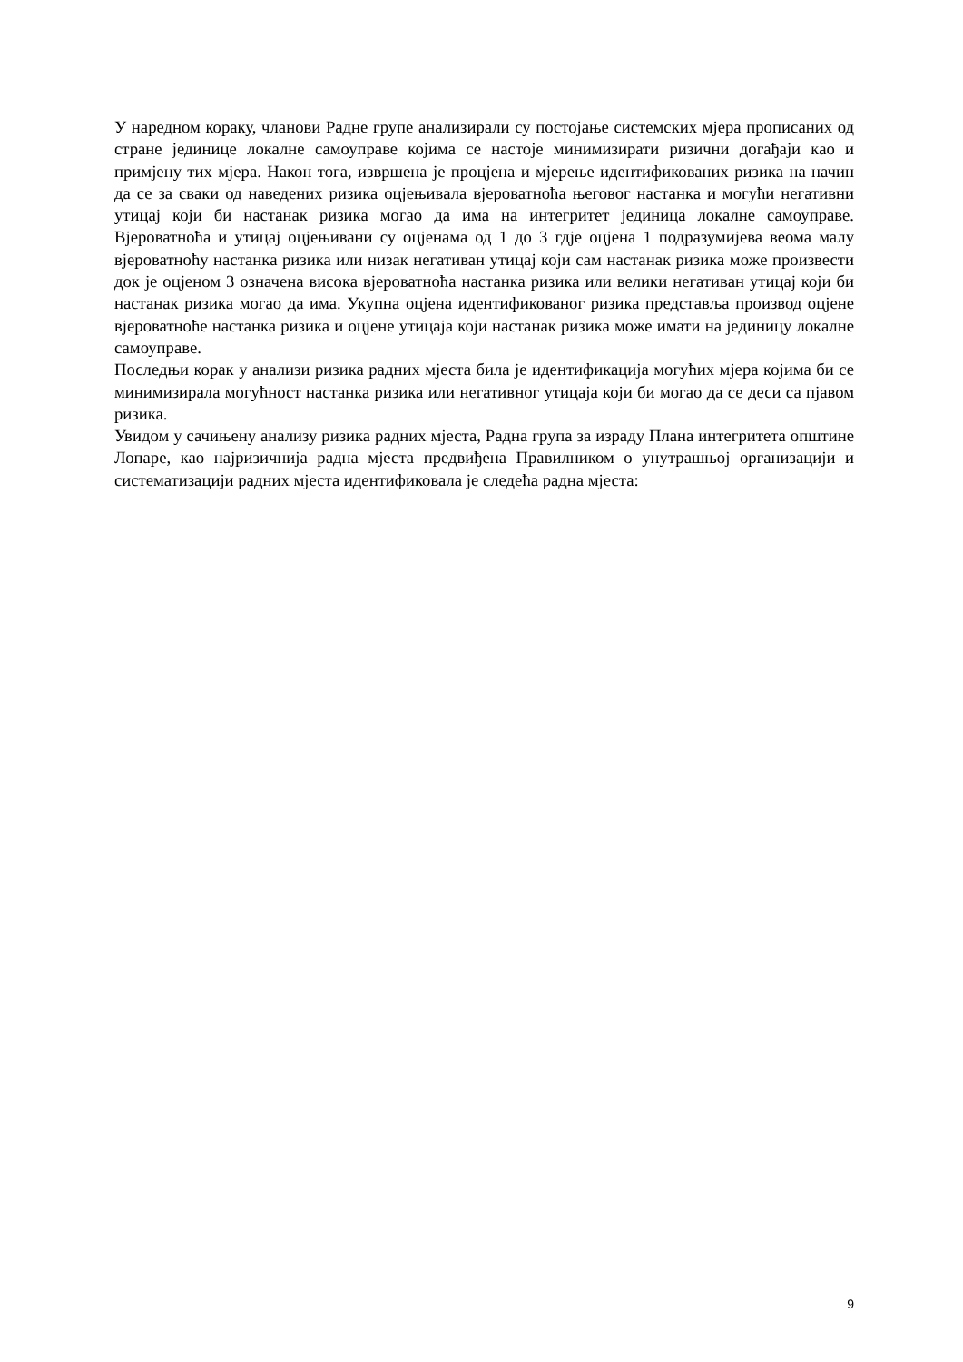У наредном кораку, чланови Радне групе анализирали су постојање системских мјера прописаних од стране јединице локалне самоуправе којима се настоје минимизирати ризични догађаји као и примјену тих мјера. Након тога, извршена је процјена и мјерење идентификованих ризика на начин да се за сваки од наведених ризика оцјењивала вјероватноћа његовог настанка и могући негативни утицај који би настанак ризика могао да има на интегритет јединица локалне самоуправе. Вјероватноћа и утицај оцјењивани су оцјенама од 1 до 3 гдје оцјена 1 подразумијева веома малу вјероватноћу настанка ризика или низак негативан утицај који сам настанак ризика може произвести док је оцјеном 3 означена висока вјероватноћа настанка ризика или велики негативан утицај који би настанак ризика могао да има. Укупна оцјена идентификованог ризика представља производ оцјене вјероватноће настанка ризика и оцјене утицаја који настанак ризика може имати на јединицу локалне самоуправе.
Последњи корак у анализи ризика радних мјеста била је идентификација могућих мјера којима би се минимизирала могућност настанка ризика или негативног утицаја који би могао да се деси са пјавом ризика.
Увидом у сачињену анализу ризика радних мјеста, Радна група за израду Плана интегритета општине Лопаре, као најризичнија радна мјеста предвиђена Правилником о унутрашњој организацији и систематизацији радних мјеста идентификовала је следећа радна мјеста:
9